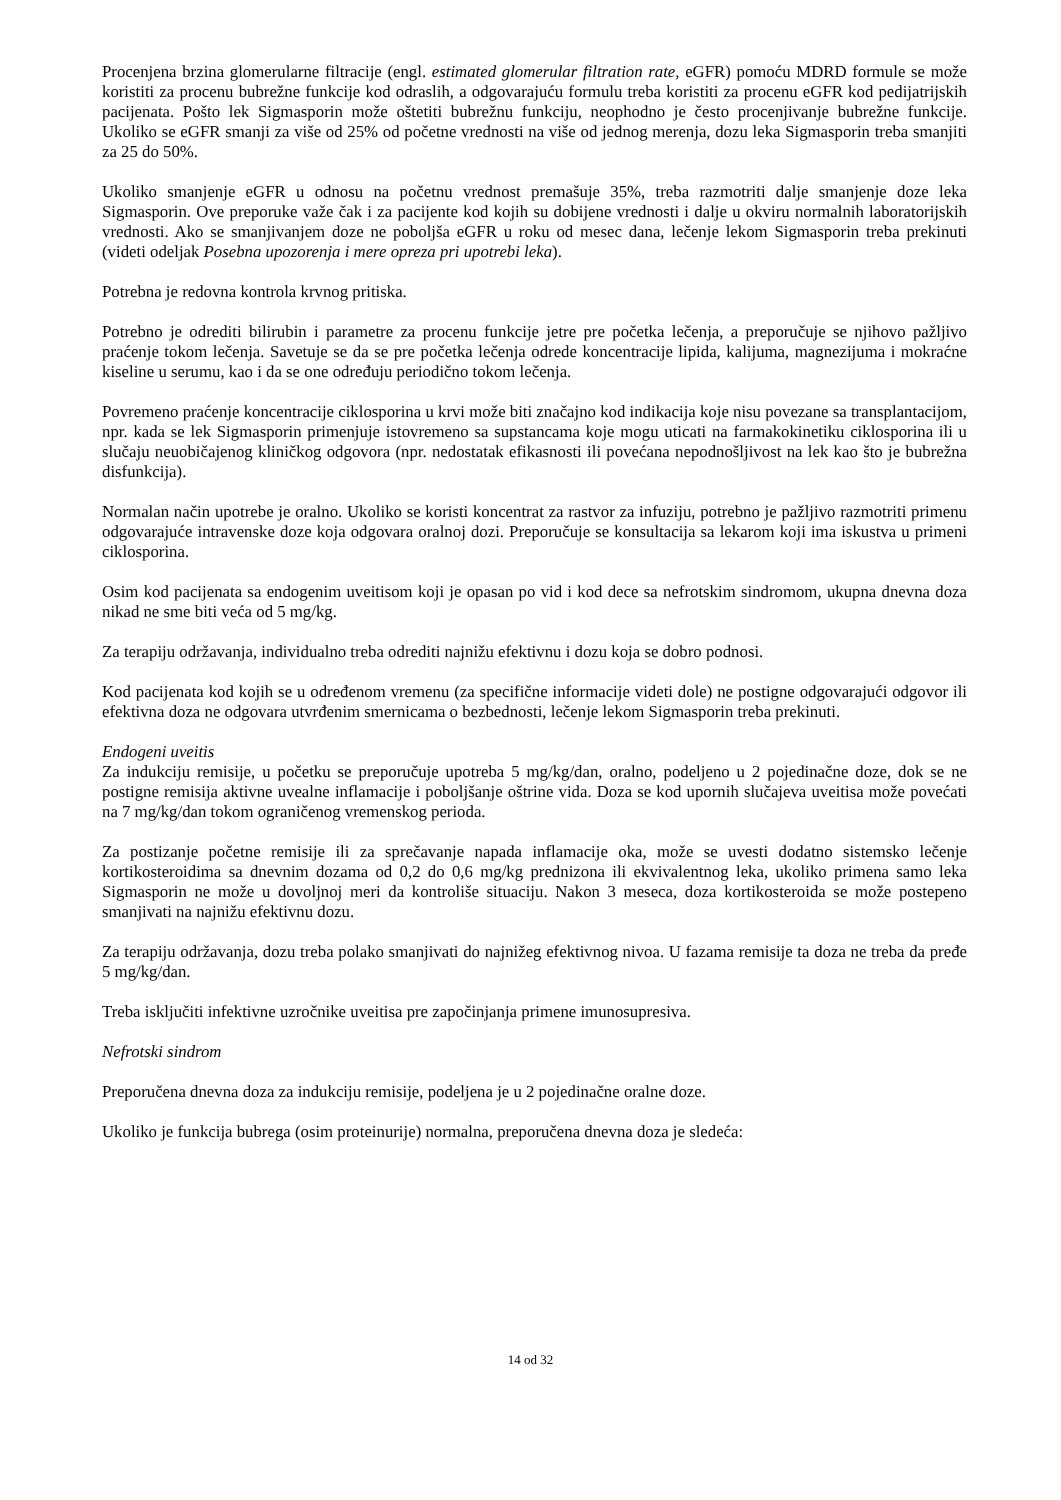Procenjena brzina glomerularne filtracije (engl. estimated glomerular filtration rate, eGFR) pomoću MDRD formule se može koristiti za procenu bubrežne funkcije kod odraslih, a odgovarajuću formulu treba koristiti za procenu eGFR kod pedijatrijskih pacijenata. Pošto lek Sigmasporin može oštetiti bubrežnu funkciju, neophodno je često procenjivanje bubrežne funkcije. Ukoliko se eGFR smanji za više od 25% od početne vrednosti na više od jednog merenja, dozu leka Sigmasporin treba smanjiti za 25 do 50%.
Ukoliko smanjenje eGFR u odnosu na početnu vrednost premašuje 35%, treba razmotriti dalje smanjenje doze leka Sigmasporin. Ove preporuke važe čak i za pacijente kod kojih su dobijene vrednosti i dalje u okviru normalnih laboratorijskih vrednosti. Ako se smanjivanjem doze ne poboljša eGFR u roku od mesec dana, lečenje lekom Sigmasporin treba prekinuti (videti odeljak Posebna upozorenja i mere opreza pri upotrebi leka).
Potrebna je redovna kontrola krvnog pritiska.
Potrebno je odrediti bilirubin i parametre za procenu funkcije jetre pre početka lečenja, a preporučuje se njihovo pažljivo praćenje tokom lečenja. Savetuje se da se pre početka lečenja odrede koncentracije lipida, kalijuma, magnezijuma i mokraćne kiseline u serumu, kao i da se one određuju periodično tokom lečenja.
Povremeno praćenje koncentracije ciklosporina u krvi može biti značajno kod indikacija koje nisu povezane sa transplantacijom, npr. kada se lek Sigmasporin primenjuje istovremeno sa supstancama koje mogu uticati na farmakokinetiku ciklosporina ili u slučaju neuobičajenog kliničkog odgovora (npr. nedostatak efikasnosti ili povećana nepodnošljivost na lek kao što je bubrežna disfunkcija).
Normalan način upotrebe je oralno. Ukoliko se koristi koncentrat za rastvor za infuziju, potrebno je pažljivo razmotriti primenu odgovarajuće intravenske doze koja odgovara oralnoj dozi. Preporučuje se konsultacija sa lekarom koji ima iskustva u primeni ciklosporina.
Osim kod pacijenata sa endogenim uveitisom koji je opasan po vid i kod dece sa nefrotskim sindromom, ukupna dnevna doza nikad ne sme biti veća od 5 mg/kg.
Za terapiju održavanja, individualno treba odrediti najnižu efektivnu i dozu koja se dobro podnosi.
Kod pacijenata kod kojih se u određenom vremenu (za specifične informacije videti dole) ne postigne odgovarajući odgovor ili efektivna doza ne odgovara utvrđenim smernicama o bezbednosti, lečenje lekom Sigmasporin treba prekinuti.
Endogeni uveitis
Za indukciju remisije, u početku se preporučuje upotreba 5 mg/kg/dan, oralno, podeljeno u 2 pojedinačne doze, dok se ne postigne remisija aktivne uvealne inflamacije i poboljšanje oštrine vida. Doza se kod upornih slučajeva uveitisa može povećati na 7 mg/kg/dan tokom ograničenog vremenskog perioda.
Za postizanje početne remisije ili za sprečavanje napada inflamacije oka, može se uvesti dodatno sistemsko lečenje kortikosteroidima sa dnevnim dozama od 0,2 do 0,6 mg/kg prednizona ili ekvivalentnog leka, ukoliko primena samo leka Sigmasporin ne može u dovoljnoj meri da kontroliše situaciju. Nakon 3 meseca, doza kortikosteroida se može postepeno smanjivati na najnižu efektivnu dozu.
Za terapiju održavanja, dozu treba polako smanjivati do najnižeg efektivnog nivoa. U fazama remisije ta doza ne treba da pređe 5 mg/kg/dan.
Treba isključiti infektivne uzročnike uveitisa pre započinjanja primene imunosupresiva.
Nefrotski sindrom
Preporučena dnevna doza za indukciju remisije, podeljena je u 2 pojedinačne oralne doze.
Ukoliko je funkcija bubrega (osim proteinurije) normalna, preporučena dnevna doza je sledeća:
14 od 32